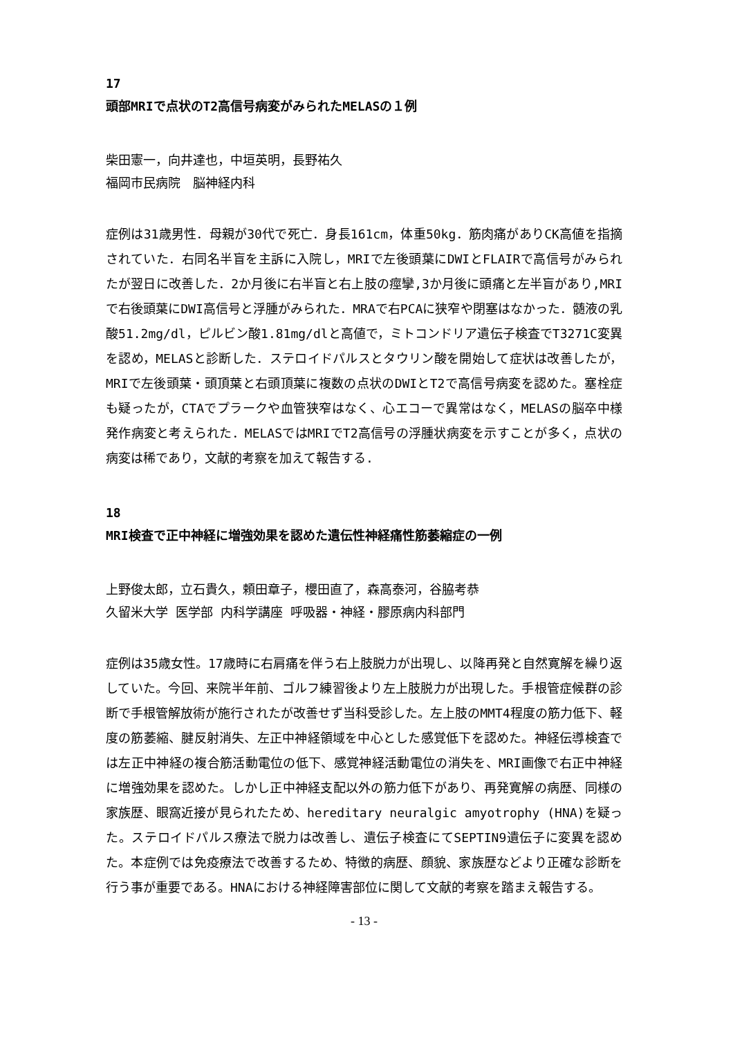17
頭部MRIで点状のT2高信号病変がみられたMELASの１例
柴田憲一，向井達也，中垣英明，長野祐久
福岡市民病院　脳神経内科
症例は31歳男性．母親が30代で死亡．身長161cm，体重50kg．筋肉痛がありCK高値を指摘されていた．右同名半盲を主訴に入院し，MRIで左後頭葉にDWIとFLAIRで高信号がみられたが翌日に改善した．2か月後に右半盲と右上肢の痙攣,3か月後に頭痛と左半盲があり,MRIで右後頭葉にDWI高信号と浮腫がみられた．MRAで右PCAに狭窄や閉塞はなかった．髄液の乳酸51.2mg/dl，ピルビン酸1.81mg/dlと高値で，ミトコンドリア遺伝子検査でT3271C変異を認め，MELASと診断した．ステロイドパルスとタウリン酸を開始して症状は改善したが，MRIで左後頭葉・頭頂葉と右頭頂葉に複数の点状のDWIとT2で高信号病変を認めた。塞栓症も疑ったが，CTAでプラークや血管狭窄はなく、心エコーで異常はなく，MELASの脳卒中様発作病変と考えられた．MELASではMRIでT2高信号の浮腫状病変を示すことが多く，点状の病変は稀であり，文献的考察を加えて報告する.
18
MRI検査で正中神経に増強効果を認めた遺伝性神経痛性筋萎縮症の一例
上野俊太郎，立石貴久，頼田章子，櫻田直了，森高泰河，谷脇考恭
久留米大学 医学部 内科学講座 呼吸器・神経・膠原病内科部門
症例は35歳女性。17歳時に右肩痛を伴う右上肢脱力が出現し、以降再発と自然寛解を繰り返していた。今回、来院半年前、ゴルフ練習後より左上肢脱力が出現した。手根管症候群の診断で手根管解放術が施行されたが改善せず当科受診した。左上肢のMMT4程度の筋力低下、軽度の筋萎縮、腱反射消失、左正中神経領域を中心とした感覚低下を認めた。神経伝導検査では左正中神経の複合筋活動電位の低下、感覚神経活動電位の消失を、MRI画像で右正中神経に増強効果を認めた。しかし正中神経支配以外の筋力低下があり、再発寛解の病歴、同様の家族歴、眼窩近接が見られたため、hereditary neuralgic amyotrophy (HNA)を疑った。ステロイドパルス療法で脱力は改善し、遺伝子検査にてSEPTIN9遺伝子に変異を認めた。本症例では免疫療法で改善するため、特徴的病歴、顔貌、家族歴などより正確な診断を行う事が重要である。HNAにおける神経障害部位に関して文献的考察を踏まえ報告する。
- 13 -